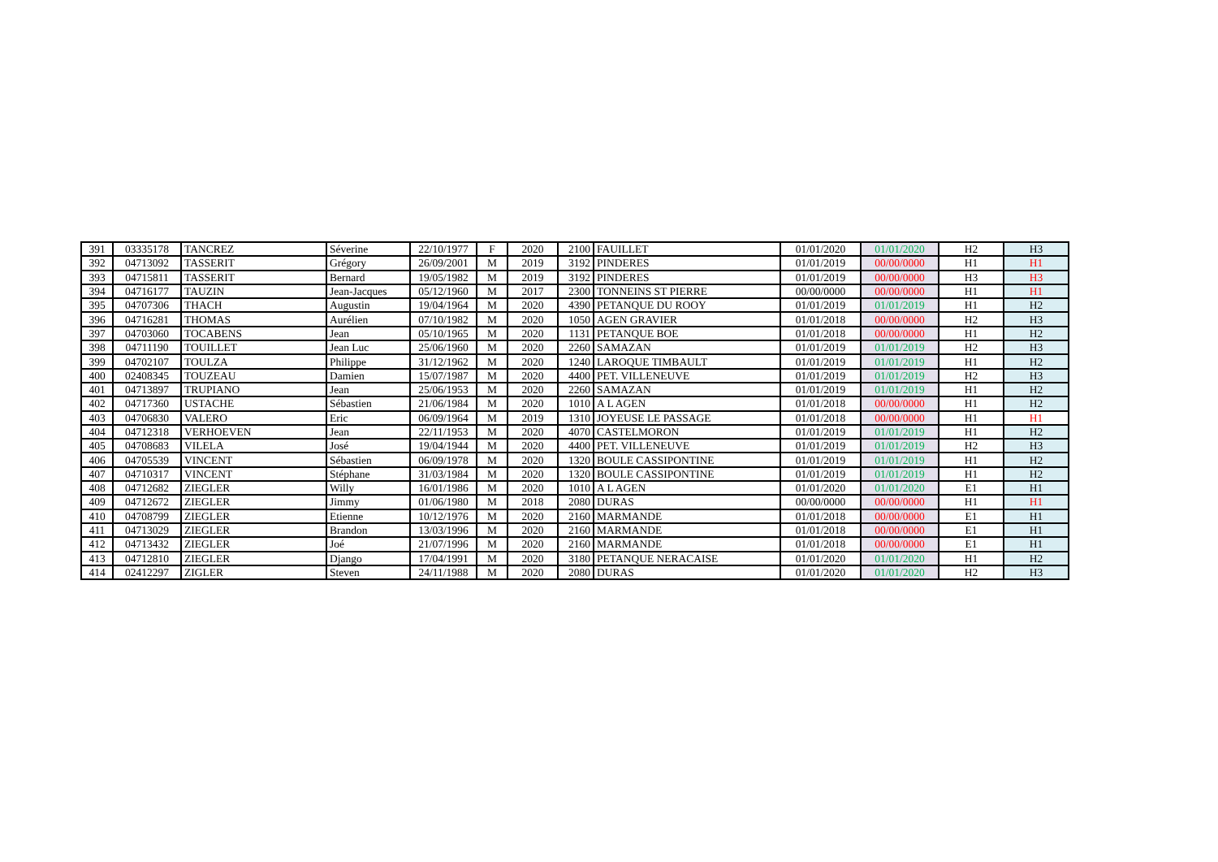| 391 | 03335178 | TANCREZ | Séverine | 22/10/1977 | F | 2020 | 2100 | FAUILLET | 01/01/2020 | 01/01/2020 | H2 | H3 |
| 392 | 04713092 | TASSERIT | Grégory | 26/09/2001 | M | 2019 | 3192 | PINDERES | 01/01/2019 | 00/00/0000 | H1 | H1 |
| 393 | 04715811 | TASSERIT | Bernard | 19/05/1982 | M | 2019 | 3192 | PINDERES | 01/01/2019 | 00/00/0000 | H3 | H3 |
| 394 | 04716177 | TAUZIN | Jean-Jacques | 05/12/1960 | M | 2017 | 2300 | TONNEINS ST PIERRE | 00/00/0000 | 00/00/0000 | H1 | H1 |
| 395 | 04707306 | THACH | Augustin | 19/04/1964 | M | 2020 | 4390 | PETANQUE DU ROOY | 01/01/2019 | 01/01/2019 | H1 | H2 |
| 396 | 04716281 | THOMAS | Aurélien | 07/10/1982 | M | 2020 | 1050 | AGEN GRAVIER | 01/01/2018 | 00/00/0000 | H2 | H3 |
| 397 | 04703060 | TOCABENS | Jean | 05/10/1965 | M | 2020 | 1131 | PETANQUE BOE | 01/01/2018 | 00/00/0000 | H1 | H2 |
| 398 | 04711190 | TOUILLET | Jean Luc | 25/06/1960 | M | 2020 | 2260 | SAMAZAN | 01/01/2019 | 01/01/2019 | H2 | H3 |
| 399 | 04702107 | TOULZA | Philippe | 31/12/1962 | M | 2020 | 1240 | LAROQUE TIMBAULT | 01/01/2019 | 01/01/2019 | H1 | H2 |
| 400 | 02408345 | TOUZEAU | Damien | 15/07/1987 | M | 2020 | 4400 | PET. VILLENEUVE | 01/01/2019 | 01/01/2019 | H2 | H3 |
| 401 | 04713897 | TRUPIANO | Jean | 25/06/1953 | M | 2020 | 2260 | SAMAZAN | 01/01/2019 | 01/01/2019 | H1 | H2 |
| 402 | 04717360 | USTACHE | Sébastien | 21/06/1984 | M | 2020 | 1010 | A L AGEN | 01/01/2018 | 00/00/0000 | H1 | H2 |
| 403 | 04706830 | VALERO | Eric | 06/09/1964 | M | 2019 | 1310 | JOYEUSE LE PASSAGE | 01/01/2018 | 00/00/0000 | H1 | H1 |
| 404 | 04712318 | VERHOEVEN | Jean | 22/11/1953 | M | 2020 | 4070 | CASTELMORON | 01/01/2019 | 01/01/2019 | H1 | H2 |
| 405 | 04708683 | VILELA | José | 19/04/1944 | M | 2020 | 4400 | PET. VILLENEUVE | 01/01/2019 | 01/01/2019 | H2 | H3 |
| 406 | 04705539 | VINCENT | Sébastien | 06/09/1978 | M | 2020 | 1320 | BOULE CASSIPONTINE | 01/01/2019 | 01/01/2019 | H1 | H2 |
| 407 | 04710317 | VINCENT | Stéphane | 31/03/1984 | M | 2020 | 1320 | BOULE CASSIPONTINE | 01/01/2019 | 01/01/2019 | H1 | H2 |
| 408 | 04712682 | ZIEGLER | Willy | 16/01/1986 | M | 2020 | 1010 | A L AGEN | 01/01/2020 | 01/01/2020 | E1 | H1 |
| 409 | 04712672 | ZIEGLER | Jimmy | 01/06/1980 | M | 2018 | 2080 | DURAS | 00/00/0000 | 00/00/0000 | H1 | H1 |
| 410 | 04708799 | ZIEGLER | Etienne | 10/12/1976 | M | 2020 | 2160 | MARMANDE | 01/01/2018 | 00/00/0000 | E1 | H1 |
| 411 | 04713029 | ZIEGLER | Brandon | 13/03/1996 | M | 2020 | 2160 | MARMANDE | 01/01/2018 | 00/00/0000 | E1 | H1 |
| 412 | 04713432 | ZIEGLER | Joé | 21/07/1996 | M | 2020 | 2160 | MARMANDE | 01/01/2018 | 00/00/0000 | E1 | H1 |
| 413 | 04712810 | ZIEGLER | Django | 17/04/1991 | M | 2020 | 3180 | PETANQUE NERACAISE | 01/01/2020 | 01/01/2020 | H1 | H2 |
| 414 | 02412297 | ZIGLER | Steven | 24/11/1988 | M | 2020 | 2080 | DURAS | 01/01/2020 | 01/01/2020 | H2 | H3 |